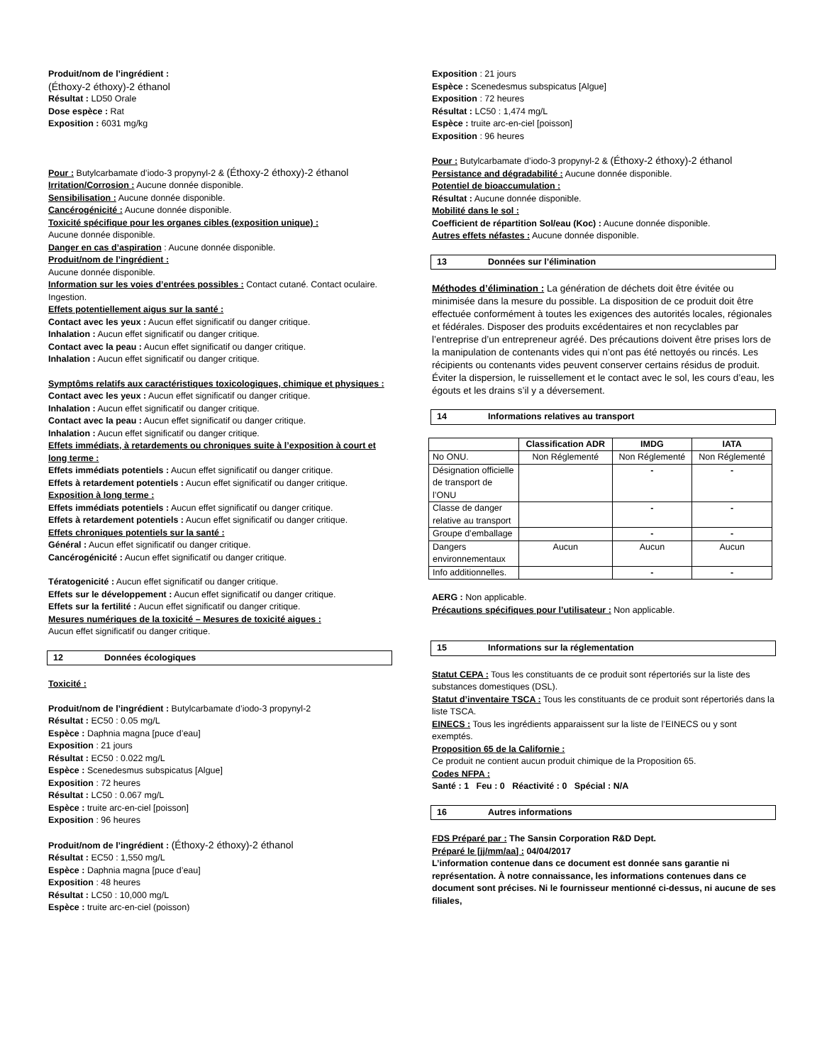Produit/nom de l’ingrédient :
(Éthoxy-2 éthoxy)-2 éthanol
Résultat : LD50 Orale
Dose espèce : Rat
Exposition : 6031 mg/kg
Pour : Butylcarbamate d’iodo-3 propynyl-2 & (Éthoxy-2 éthoxy)-2 éthanol
Irritation/Corrosion : Aucune donnée disponible.
Sensibilisation : Aucune donnée disponible.
Cancérogénicité : Aucune donnée disponible.
Toxicité spécifique pour les organes cibles (exposition unique) :
Aucune donnée disponible.
Danger en cas d’aspiration : Aucune donnée disponible.
Produit/nom de l’ingrédient :
Aucune donnée disponible.
Information sur les voies d’entrées possibles : Contact cutané. Contact oculaire. Ingestion.
Effets potentiellement aigus sur la santé :
Contact avec les yeux : Aucun effet significatif ou danger critique.
Inhalation : Aucun effet significatif ou danger critique.
Contact avec la peau : Aucun effet significatif ou danger critique.
Inhalation : Aucun effet significatif ou danger critique.
Symptôms relatifs aux caractéristiques toxicologiques, chimique et physiques :
Contact avec les yeux : Aucun effet significatif ou danger critique.
Inhalation : Aucun effet significatif ou danger critique.
Contact avec la peau : Aucun effet significatif ou danger critique.
Inhalation : Aucun effet significatif ou danger critique.
Effets immédiats, à retardements ou chroniques suite à l’exposition à court et long terme :
Effets immédiats potentiels : Aucun effet significatif ou danger critique.
Effets à retardement potentiels : Aucun effet significatif ou danger critique.
Exposition à long terme :
Effets immédiats potentiels : Aucun effet significatif ou danger critique.
Effets à retardement potentiels : Aucun effet significatif ou danger critique.
Effets chroniques potentiels sur la santé :
Général : Aucun effet significatif ou danger critique.
Cancérogénicité : Aucun effet significatif ou danger critique.
Tératogenicité : Aucun effet significatif ou danger critique.
Effets sur le développement : Aucun effet significatif ou danger critique.
Effets sur la fertilité : Aucun effet significatif ou danger critique.
Mesures numériques de la toxicité – Mesures de toxicité aigues :
Aucun effet significatif ou danger critique.
12 Données écologiques
Toxicité :
Produit/nom de l’ingrédient : Butylcarbamate d’iodo-3 propynyl-2
Résultat : EC50 : 0.05 mg/L
Espèce : Daphnia magna [puce d’eau]
Exposition : 21 jours
Résultat : EC50 : 0.022 mg/L
Espèce : Scenedesmus subspicatus [Algue]
Exposition : 72 heures
Résultat : LC50 : 0.067 mg/L
Espèce : truite arc-en-ciel [poisson]
Exposition : 96 heures
Produit/nom de l’ingrédient : (Éthoxy-2 éthoxy)-2 éthanol
Résultat : EC50 : 1,550 mg/L
Espèce : Daphnia magna [puce d’eau]
Exposition : 48 heures
Résultat : LC50 : 10,000 mg/L
Espèce : truite arc-en-ciel (poisson)
Exposition : 21 jours
Espèce : Scenedesmus subspicatus [Algue]
Exposition : 72 heures
Résultat : LC50 : 1,474 mg/L
Espèce : truite arc-en-ciel [poisson]
Exposition : 96 heures
Pour : Butylcarbamate d’iodo-3 propynyl-2 & (Éthoxy-2 éthoxy)-2 éthanol
Persistance and dégradabilité : Aucune donnée disponible.
Potentiel de bioaccumulation :
Résultat : Aucune donnée disponible.
Mobilité dans le sol :
Coefficient de répartition Sol/eau (Koc) : Aucune donnée disponible.
Autres effets néfastes : Aucune donnée disponible.
13 Données sur l’élimination
Méthodes d’élimination : La génération de déchets doit être évitée ou minimisée dans la mesure du possible. La disposition de ce produit doit être effectuée conformément à toutes les exigences des autorités locales, régionales et fédérales. Disposer des produits excédentaires et non recyclables par l’entreprise d’un entrepreneur agréé. Des précautions doivent être prises lors de la manipulation de contenants vides qui n’ont pas été nettoyés ou rincés. Les récipients ou contenants vides peuvent conserver certains résidus de produit. Éviter la dispersion, le ruissellement et le contact avec le sol, les cours d’eau, les égouts et les drains s’il y a déversement.
14 Informations relatives au transport
| | Classification ADR | IMDG | IATA |
| --- | --- | --- | --- |
| No ONU. | Non Réglementé | Non Réglementé | Non Réglementé |
| Désignation officielle de transport de l’ONU | | - | - |
| Classe de danger relative au transport | | - | - |
| Groupe d’emballage | | - | - |
| Dangers environnementaux | Aucun | Aucun | Aucun |
| Info additionnelles. | | - | - |
AERG : Non applicable.
Précautions spécifiques pour l’utilisateur : Non applicable.
15 Informations sur la réglementation
Statut CEPA : Tous les constituants de ce produit sont répertoriés sur la liste des substances domestiques (DSL).
Statut d’inventaire TSCA : Tous les constituants de ce produit sont répertoriés dans la liste TSCA.
EINECS : Tous les ingrédients apparaissent sur la liste de l’EINECS ou y sont exemptés.
Proposition 65 de la Californie :
Ce produit ne contient aucun produit chimique de la Proposition 65.
Codes NFPA :
Santé : 1 Feu : 0 Réactivité : 0 Spécial : N/A
16 Autres informations
FDS Préparé par : The Sansin Corporation R&D Dept.
Préparé le [jj/mm/aa] : 04/04/2017
L’information contenue dans ce document est donnée sans garantie ni représentation. À notre connaissance, les informations contenues dans ce document sont précises. Ni le fournisseur mentionné ci-dessus, ni aucune de ses filiales,